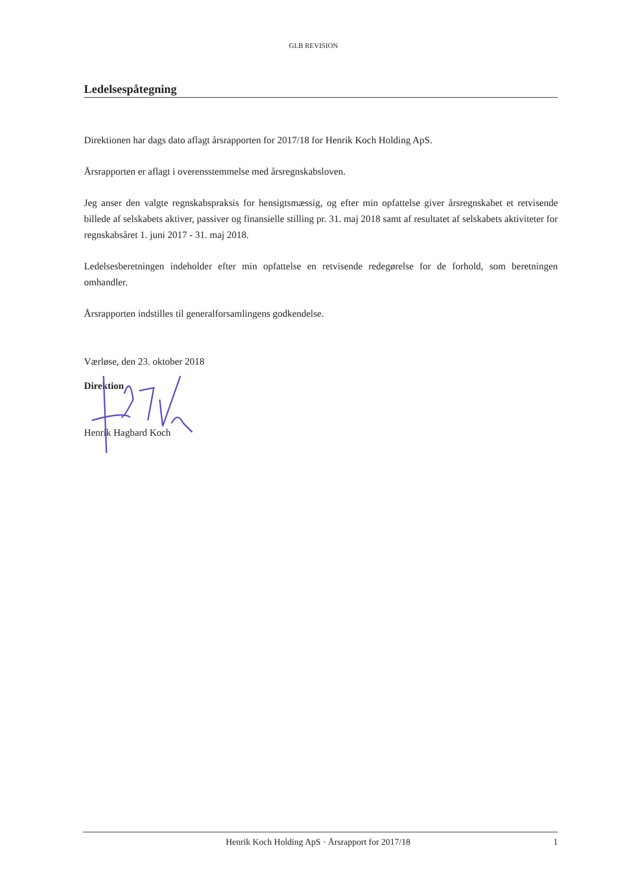GLB REVISION
Ledelsespåtegning
Direktionen har dags dato aflagt årsrapporten for 2017/18 for Henrik Koch Holding ApS.
Årsrapporten er aflagt i overensstemmelse med årsregnskabsloven.
Jeg anser den valgte regnskabspraksis for hensigtsmæssig, og efter min opfattelse giver årsregnskabet et retvisende billede af selskabets aktiver, passiver og finansielle stilling pr. 31. maj 2018 samt af resultatet af selskabets aktiviteter for regnskabsåret 1. juni 2017 - 31. maj 2018.
Ledelsesberetningen indeholder efter min opfattelse en retvisende redegørelse for de forhold, som beretningen omhandler.
Årsrapporten indstilles til generalforsamlingens godkendelse.
Værløse, den 23. oktober 2018
Direktion
Henrik Hagbard Koch
Henrik Koch Holding ApS · Årsrapport for 2017/18 1